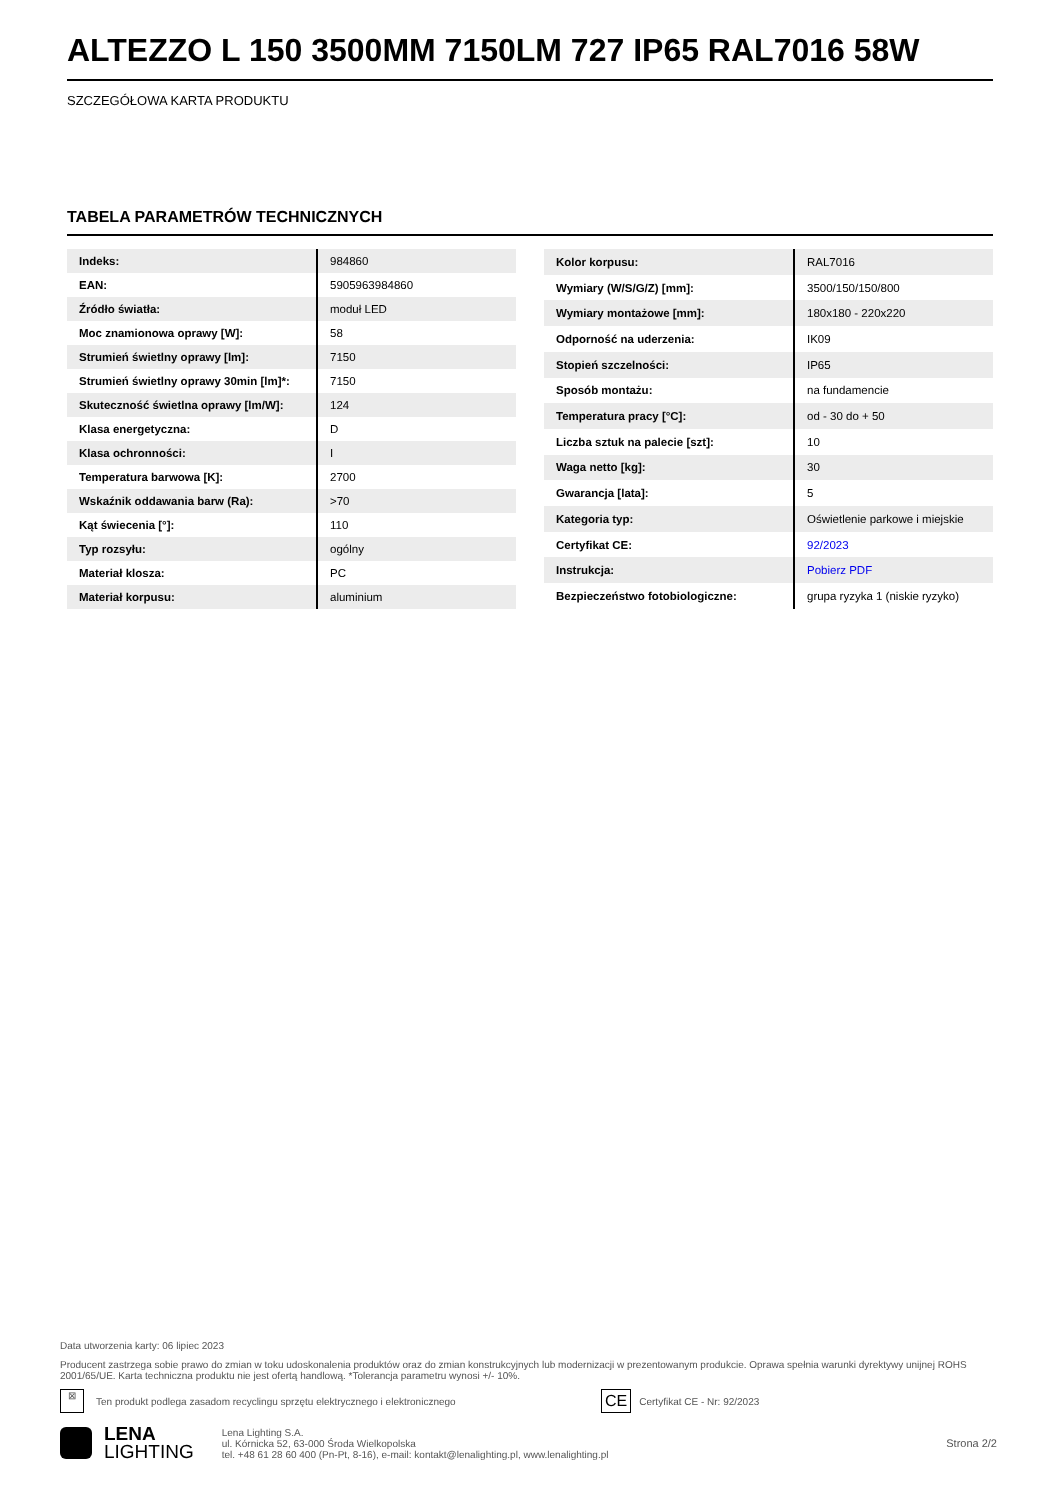ALTEZZO L 150 3500MM 7150LM 727 IP65 RAL7016 58W
SZCZEGÓŁOWA KARTA PRODUKTU
TABELA PARAMETRÓW TECHNICZNYCH
| Indeks: | 984860 |
| EAN: | 5905963984860 |
| Źródło światła: | moduł LED |
| Moc znamionowa oprawy [W]: | 58 |
| Strumień świetlny oprawy [lm]: | 7150 |
| Strumień świetlny oprawy 30min [lm]*: | 7150 |
| Skuteczność świetlna oprawy [lm/W]: | 124 |
| Klasa energetyczna: | D |
| Klasa ochronności: | I |
| Temperatura barwowa [K]: | 2700 |
| Wskaźnik oddawania barw (Ra): | >70 |
| Kąt świecenia [°]: | 110 |
| Typ rozsyłu: | ogólny |
| Materiał klosza: | PC |
| Materiał korpusu: | aluminium |
| Kolor korpusu: | RAL7016 |
| Wymiary (W/S/G/Z) [mm]: | 3500/150/150/800 |
| Wymiary montażowe [mm]: | 180x180 - 220x220 |
| Odporność na uderzenia: | IK09 |
| Stopień szczelności: | IP65 |
| Sposób montażu: | na fundamencie |
| Temperatura pracy [°C]: | od - 30 do + 50 |
| Liczba sztuk na palecie [szt]: | 10 |
| Waga netto [kg]: | 30 |
| Gwarancja [lata]: | 5 |
| Kategoria typ: | Oświetlenie parkowe i miejskie |
| Certyfikat CE: | 92/2023 |
| Instrukcja: | Pobierz PDF |
| Bezpieczeństwo fotobiologiczne: | grupa ryzyka 1 (niskie ryzyko) |
Data utworzenia karty: 06 lipiec 2023
Producent zastrzega sobie prawo do zmian w toku udoskonalenia produktów oraz do zmian konstrukcyjnych lub modernizacji w prezentowanym produkcie. Oprawa spełnia warunki dyrektywy unijnej ROHS 2001/65/UE. Karta techniczna produktu nie jest ofertą handlową. *Tolerancja parametru wynosi +/- 10%.
⊠ Ten produkt podlega zasadom recyclingu sprzętu elektrycznego i elektronicznego CE Certyfikat CE - Nr: 92/2023
LENA
LIGHTING
Lena Lighting S.A.
ul. Kórnicka 52, 63-000 Środa Wielkopolska
tel. +48 61 28 60 400 (Pn-Pt, 8-16), e-mail: kontakt@lenalighting.pl, www.lenalighting.pl
Strona 2/2